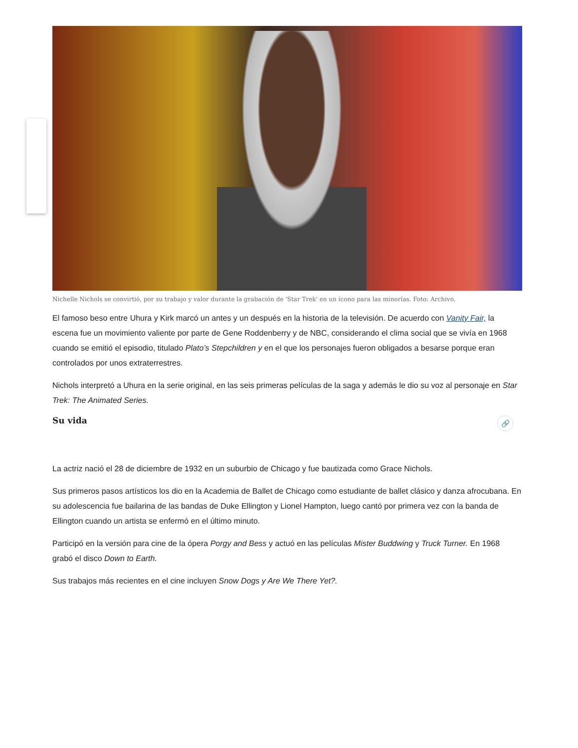Nichelle Nichols se convirtió, por su trabajo y valor durante la grabación de 'Star Trek' en un ícono para las minorías. Foto: Archivo.
El famoso beso entre Uhura y Kirk marcó un antes y un después en la historia de la televisión. De acuerdo con Vanity Fair, la escena fue un movimiento valiente por parte de Gene Roddenberry y de NBC, considerando el clima social que se vivía en 1968 cuando se emitió el episodio, titulado Plato’s Stepchildren y en el que los personajes fueron obligados a besarse porque eran controlados por unos extraterrestres.
Nichols interpretó a Uhura en la serie original, en las seis primeras películas de la saga y además le dio su voz al personaje en Star Trek: The Animated Series.
Su vida 🔗
La actriz nació el 28 de diciembre de 1932 en un suburbio de Chicago y fue bautizada como Grace Nichols.
Sus primeros pasos artísticos los dio en la Academia de Ballet de Chicago como estudiante de ballet clásico y danza afrocubana. En su adolescencia fue bailarina de las bandas de Duke Ellington y Lionel Hampton, luego cantó por primera vez con la banda de Ellington cuando un artista se enfermó en el último minuto.
Participó en la versión para cine de la ópera Porgy and Bess y actuó en las películas Mister Buddwing y Truck Turner. En 1968 grabó el disco Down to Earth.
Sus trabajos más recientes en el cine incluyen Snow Dogs y Are We There Yet?.